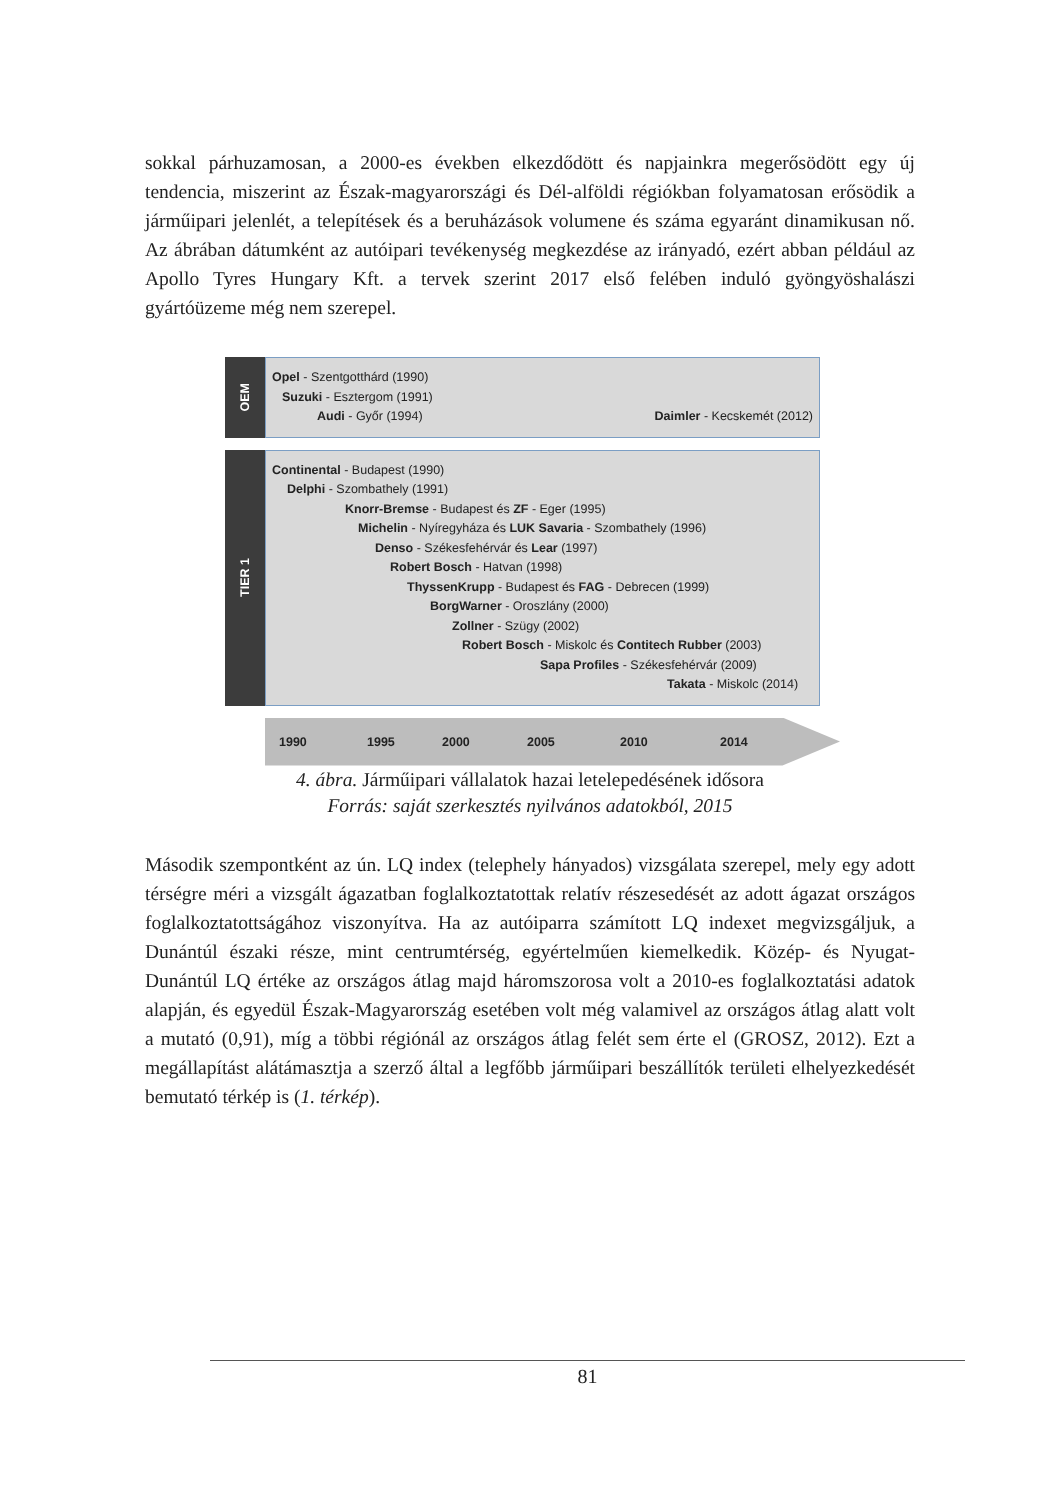sokkal párhuzamosan, a 2000-es években elkezdődött és napjainkra megerősödött egy új tendencia, miszerint az Észak-magyarországi és Dél-alföldi régiókban folyamatosan erősödik a járműipari jelenlét, a telepítések és a beruházások volumene és száma egyaránt dinamikusan nő. Az ábrában dátumként az autóipari tevékenység megkezdése az irányadó, ezért abban például az Apollo Tyres Hungary Kft. a tervek szerint 2017 első felében induló gyöngyöshalászi gyártóüzeme még nem szerepel.
OEM
Opel - Szentgotthárd (1990)
Suzuki - Esztergom (1991)
Audi - Győr (1994) Daimler - Kecskemét (2012)
TIER 1
Continental - Budapest (1990)
Delphi - Szombathely (1991)
Knorr-Bremse - Budapest és ZF - Eger (1995)
Michelin - Nyíregyháza és LUK Savaria - Szombathely (1996)
Denso - Székesfehérvár és Lear (1997)
Robert Bosch - Hatvan (1998)
ThyssenKrupp - Budapest és FAG - Debrecen (1999)
BorgWarner - Oroszlány (2000)
Zollner - Szügy (2002)
Robert Bosch - Miskolc és Contitech Rubber (2003)
Sapa Profiles - Székesfehérvár (2009)
Takata - Miskolc (2014)
1990 1995 2000 2005 2010 2014
4. ábra. Járműipari vállalatok hazai letelepedésének idősora
Forrás: saját szerkesztés nyilvános adatokból, 2015
Második szempontként az ún. LQ index (telephely hányados) vizsgálata szerepel, mely egy adott térségre méri a vizsgált ágazatban foglalkoztatottak relatív részesedését az adott ágazat országos foglalkoztatottságához viszonyítva. Ha az autóiparra számított LQ indexet megvizsgáljuk, a Dunántúl északi része, mint centrumtérség, egyértelműen kiemelkedik. Közép- és Nyugat-Dunántúl LQ értéke az országos átlag majd háromszorosa volt a 2010-es foglalkoztatási adatok alapján, és egyedül Észak-Magyarország esetében volt még valamivel az országos átlag alatt volt a mutató (0,91), míg a többi régiónál az országos átlag felét sem érte el (GROSZ, 2012). Ezt a megállapítást alátámasztja a szerző által a legfőbb járműipari beszállítók területi elhelyezkedését bemutató térkép is (1. térkép).
81